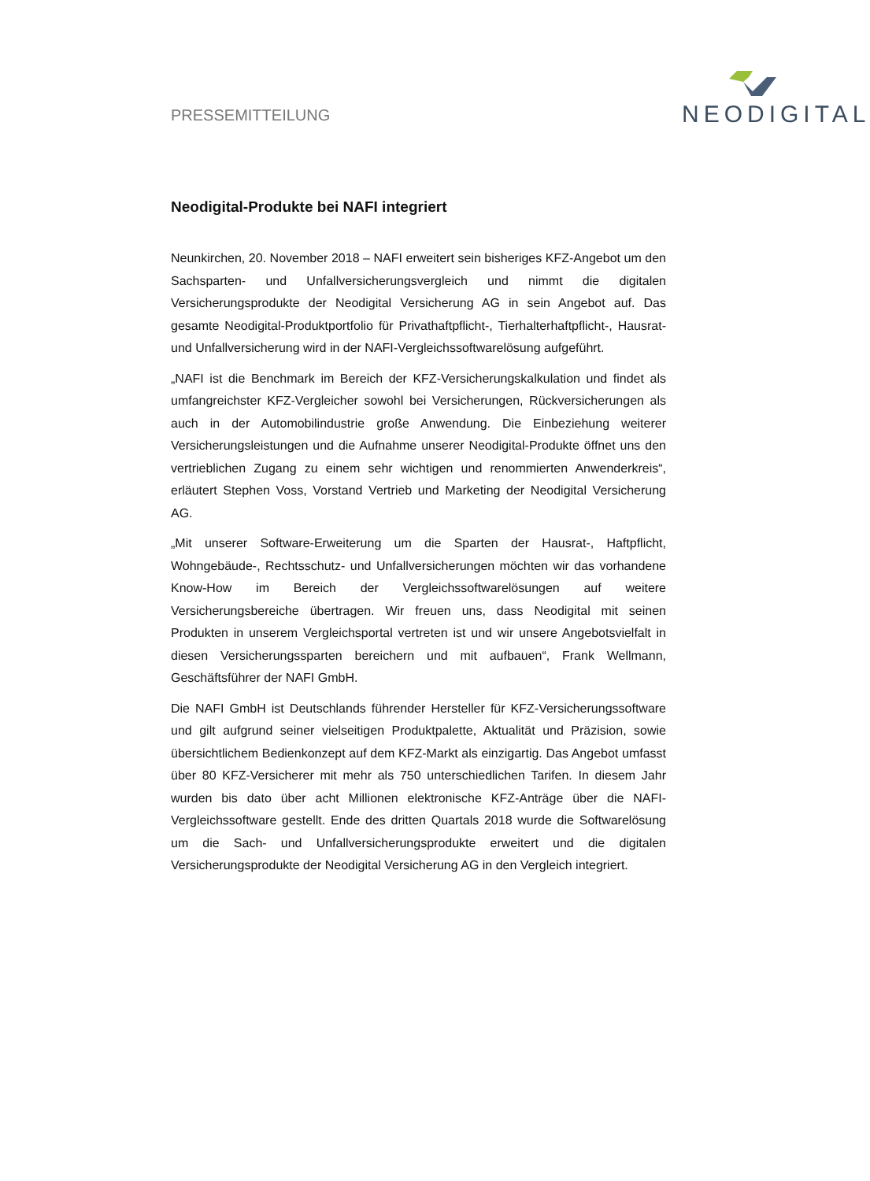PRESSEMITTEILUNG
NEODIGITAL
Neodigital-Produkte bei NAFI integriert
Neunkirchen, 20. November 2018 – NAFI erweitert sein bisheriges KFZ-Angebot um den Sachsparten- und Unfallversicherungsvergleich und nimmt die digitalen Versicherungsprodukte der Neodigital Versicherung AG in sein Angebot auf. Das gesamte Neodigital-Produktportfolio für Privathaftpflicht-, Tierhalterhaftpflicht-, Hausrat- und Unfallversicherung wird in der NAFI-Vergleichssoftwarelösung aufgeführt.
„NAFI ist die Benchmark im Bereich der KFZ-Versicherungskalkulation und findet als umfangreichster KFZ-Vergleicher sowohl bei Versicherungen, Rückversicherungen als auch in der Automobilindustrie große Anwendung. Die Einbeziehung weiterer Versicherungsleistungen und die Aufnahme unserer Neodigital-Produkte öffnet uns den vertrieblichen Zugang zu einem sehr wichtigen und renommierten Anwenderkreis“, erläutert Stephen Voss, Vorstand Vertrieb und Marketing der Neodigital Versicherung AG.
„Mit unserer Software-Erweiterung um die Sparten der Hausrat-, Haftpflicht, Wohngebäude-, Rechtsschutz- und Unfallversicherungen möchten wir das vorhandene Know-How im Bereich der Vergleichssoftwarelösungen auf weitere Versicherungsbereiche übertragen. Wir freuen uns, dass Neodigital mit seinen Produkten in unserem Vergleichsportal vertreten ist und wir unsere Angebotsvielfalt in diesen Versicherungssparten bereichern und mit aufbauen“, Frank Wellmann, Geschäftsführer der NAFI GmbH.
Die NAFI GmbH ist Deutschlands führender Hersteller für KFZ-Versicherungssoftware und gilt aufgrund seiner vielseitigen Produktpalette, Aktualität und Präzision, sowie übersichtlichem Bedienkonzept auf dem KFZ-Markt als einzigartig. Das Angebot umfasst über 80 KFZ-Versicherer mit mehr als 750 unterschiedlichen Tarifen. In diesem Jahr wurden bis dato über acht Millionen elektronische KFZ-Anträge über die NAFI-Vergleichssoftware gestellt. Ende des dritten Quartals 2018 wurde die Softwarelösung um die Sach- und Unfallversicherungsprodukte erweitert und die digitalen Versicherungsprodukte der Neodigital Versicherung AG in den Vergleich integriert.